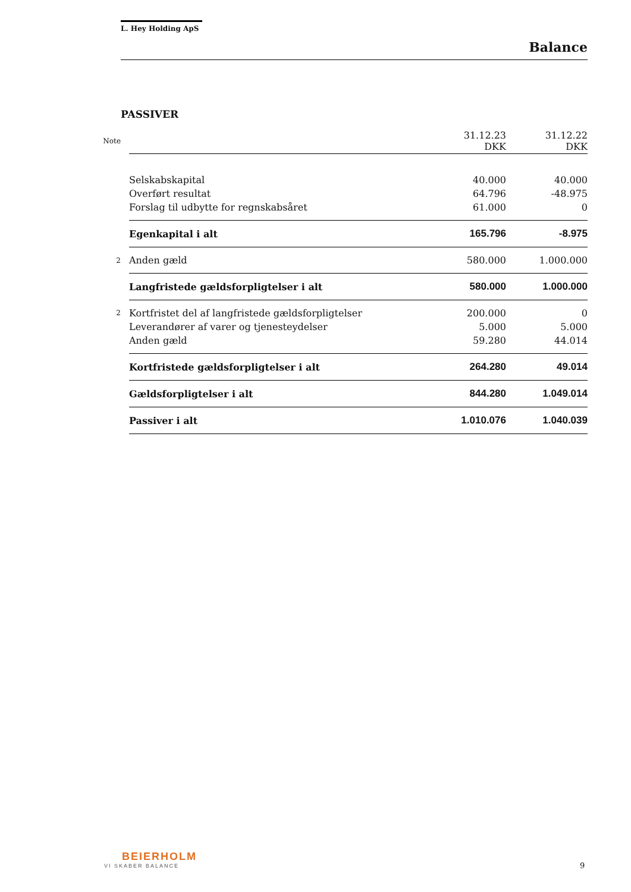L. Hey Holding ApS
Balance
PASSIVER
| Note | | 31.12.23 DKK | 31.12.22 DKK |
| | Selskabskapital | 40.000 | 40.000 |
| | Overført resultat | 64.796 | -48.975 |
| | Forslag til udbytte for regnskabsåret | 61.000 | 0 |
| | Egenkapital i alt | 165.796 | -8.975 |
| 2 | Anden gæld | 580.000 | 1.000.000 |
| | Langfristede gældsforpligtelser i alt | 580.000 | 1.000.000 |
| 2 | Kortfristet del af langfristede gældsforpligtelser | 200.000 | 0 |
| | Leverandører af varer og tjenesteydelser | 5.000 | 5.000 |
| | Anden gæld | 59.280 | 44.014 |
| | Kortfristede gældsforpligtelser i alt | 264.280 | 49.014 |
| | Gældsforpligtelser i alt | 844.280 | 1.049.014 |
| | Passiver i alt | 1.010.076 | 1.040.039 |
BEIERHOLM
VI SKABER BALANCE
9